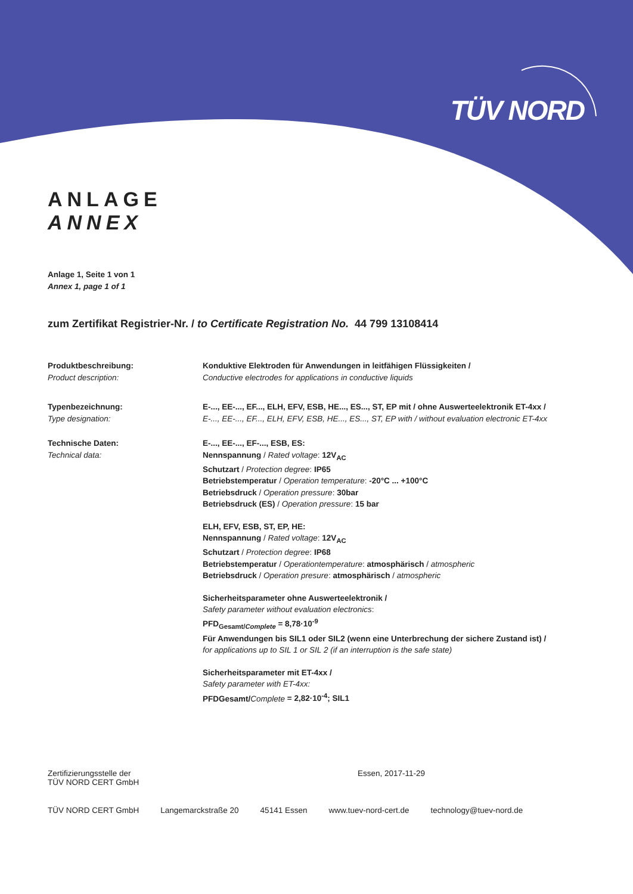TÜV NORD
ANLAGE
ANNEX
Anlage 1, Seite 1 von 1
Annex 1, page 1 of 1
zum Zertifikat Registrier-Nr. / to Certificate Registration No. 44 799 13108414
Produktbeschreibung:
Product description:
Konduktive Elektroden für Anwendungen in leitfähigen Flüssigkeiten /
Conductive electrodes for applications in conductive liquids
Typenbezeichnung:
Type designation:
E-..., EE-..., EF..., ELH, EFV, ESB, HE..., ES..., ST, EP mit / ohne Auswerteelektronik ET-4xx /
E-..., EE-..., EF..., ELH, EFV, ESB, HE..., ES..., ST, EP with / without evaluation electronic ET-4xx
Technische Daten:
Technical data:
E-..., EE-..., EF-..., ESB, ES:
Nennspannung / Rated voltage: 12V<sub>AC</sub>
Schutzart / Protection degree: IP65
Betriebstemperatur / Operation temperature: -20°C ... +100°C
Betriebsdruck / Operation pressure: 30bar
Betriebsdruck (ES) / Operation pressure: 15 bar
ELH, EFV, ESB, ST, EP, HE:
Nennspannung / Rated voltage: 12V<sub>AC</sub>
Schutzart / Protection degree: IP68
Betriebstemperatur / Operationtemperature: atmosphärisch / atmospheric
Betriebsdruck / Operation presure: atmosphärisch / atmospheric
Sicherheitsparameter ohne Auswerteelektronik /
Safety parameter without evaluation electronics:
PFD<sub>Gesamt/Complete</sub> = 8,78·10<sup>-9</sup>
Für Anwendungen bis SIL1 oder SIL2 (wenn eine Unterbrechung der sichere Zustand ist) /
for applications up to SIL 1 or SIL 2 (if an interruption is the safe state)
Sicherheitsparameter mit ET-4xx /
Safety parameter with ET-4xx:
PFDGesamt/Complete = 2,82·10<sup>-4</sup>; SIL1
Zertifizierungsstelle der
TÜV NORD CERT GmbH
Essen, 2017-11-29
TÜV NORD CERT GmbH Langemarckstraße 20 45141 Essen www.tuev-nord-cert.de technology@tuev-nord.de